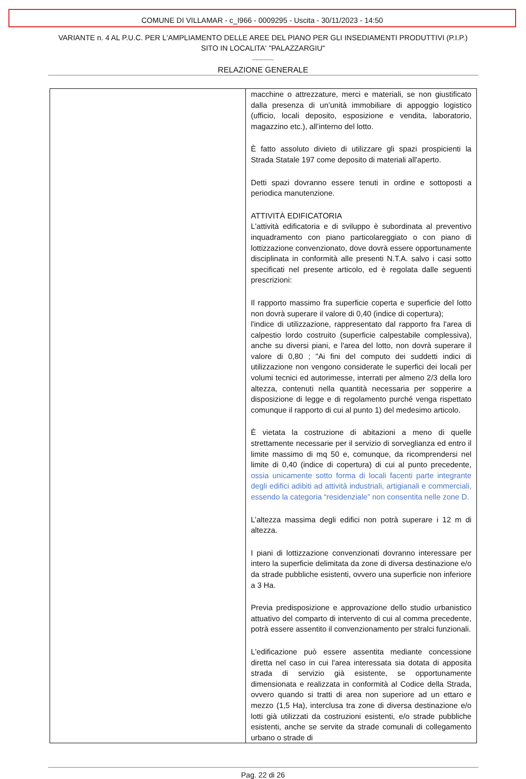COMUNE DI VILLAMAR - c_I966 - 0009295 - Uscita - 30/11/2023 - 14:50
VARIANTE n. 4 AL P.U.C. PER L'AMPLIAMENTO DELLE AREE DEL PIANO PER GLI INSEDIAMENTI PRODUTTIVI (P.I.P.)
SITO IN LOCALITA' "PALAZZARGIU"
-------------
RELAZIONE GENERALE
| | macchine o attrezzature, merci e materiali, se non giustificato dalla presenza di un’unità immobiliare di appoggio logistico (ufficio, locali deposito, esposizione e vendita, laboratorio, magazzino etc.), all’interno del lotto. È fatto assoluto divieto di utilizzare gli spazi prospicienti la Strada Statale 197 come deposito di materiali all'aperto. Detti spazi dovranno essere tenuti in ordine e sottoposti a periodica manutenzione. ATTIVITÀ EDIFICATORIA L'attività edificatoria e di sviluppo è subordinata al preventivo inquadramento con piano particolareggiato o con piano di lottizzazione convenzionato, dove dovrà essere opportunamente disciplinata in conformità alle presenti N.T.A. salvo i casi sotto specificati nel presente articolo, ed è regolata dalle seguenti prescrizioni: Il rapporto massimo fra superficie coperta e superficie del lotto non dovrà superare il valore di 0,40 (indice di copertura); l'indice di utilizzazione, rappresentato dal rapporto fra l'area di calpestio lordo costruito (superficie calpestabile complessiva), anche su diversi piani, e l'area del lotto, non dovrà superare il valore di 0,80 ; "Ai fini del computo dei suddetti indici di utilizzazione non vengono considerate le superfici dei locali per volumi tecnici ed autorimesse, interrati per almeno 2/3 della loro altezza, contenuti nella quantità necessaria per sopperire a disposizione di legge e di regolamento purché venga rispettato comunque il rapporto di cui al punto 1) del medesimo articolo. È vietata la costruzione di abitazioni a meno di quelle strettamente necessarie per il servizio di sorveglianza ed entro il limite massimo di mq 50 e, comunque, da ricomprendersi nel limite di 0,40 (indice di copertura) di cui al punto precedente, ossia unicamente sotto forma di locali facenti parte integrante degli edifici adibiti ad attività industriali, artigianali e commerciali, essendo la categoria “residenziale” non consentita nelle zone D. L’altezza massima degli edifici non potrà superare i 12 m di altezza. I piani di lottizzazione convenzionati dovranno interessare per intero la superficie delimitata da zone di diversa destinazione e/o da strade pubbliche esistenti, ovvero una superficie non inferiore a 3 Ha. Previa predisposizione e approvazione dello studio urbanistico attuativo del comparto di intervento di cui al comma precedente, potrà essere assentito il convenzionamento per stralci funzionali. L'edificazione può essere assentita mediante concessione diretta nel caso in cui l'area interessata sia dotata di apposita strada di servizio già esistente, se opportunamente dimensionata e realizzata in conformità al Codice della Strada, ovvero quando si tratti di area non superiore ad un ettaro e mezzo (1,5 Ha), interclusa tra zone di diversa destinazione e/o lotti già utilizzati da costruzioni esistenti, e/o strade pubbliche esistenti, anche se servite da strade comunali di collegamento urbano o strade di |
Pag. 22 di 26